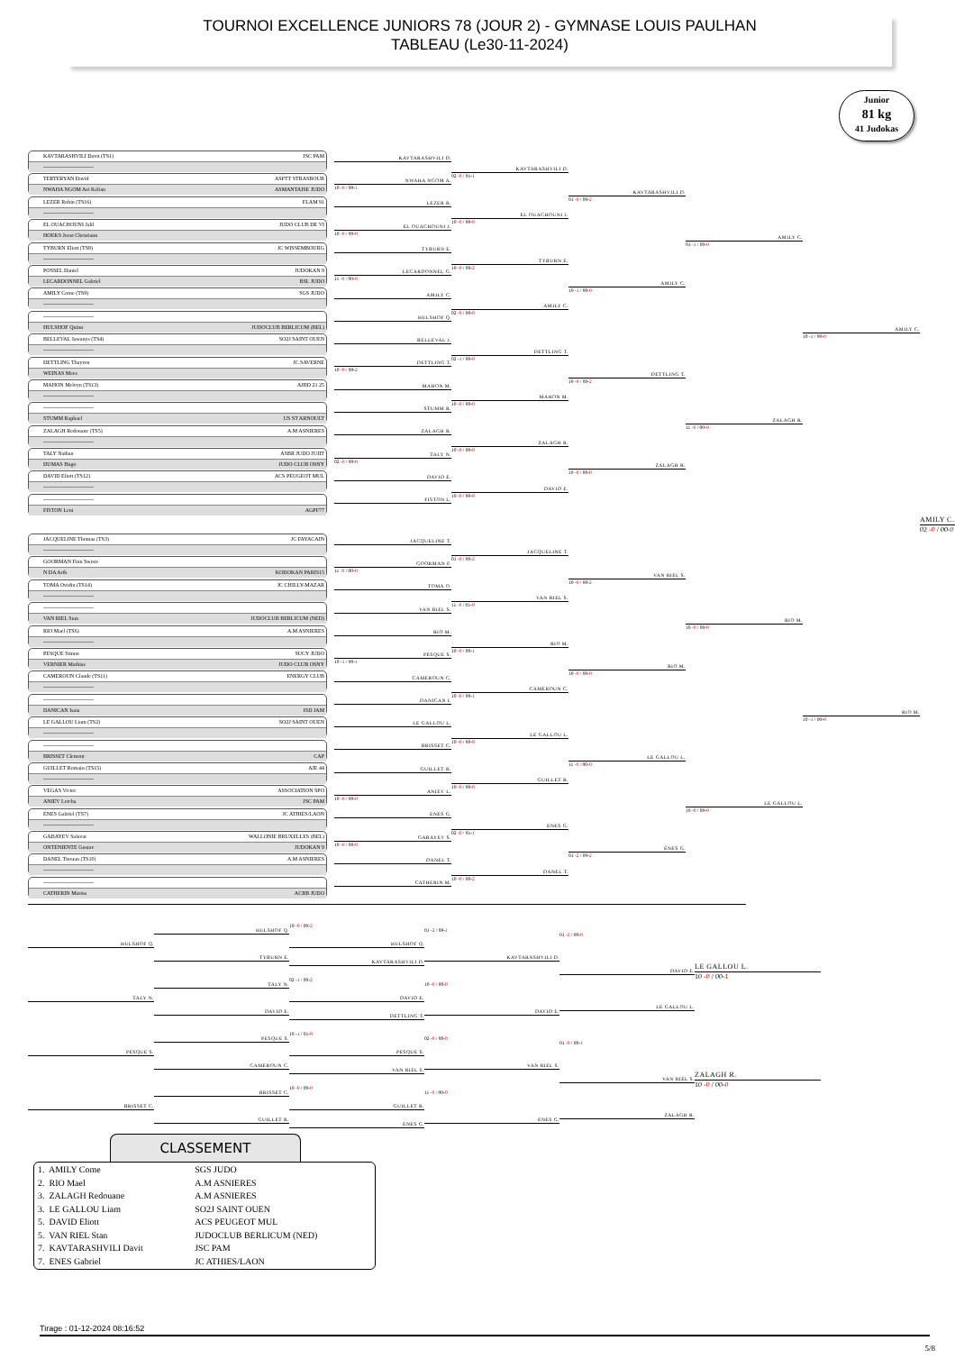TOURNOI EXCELLENCE JUNIORS 78 (JOUR 2) - GYMNASE LOUIS PAULHAN
TABLEAU (Le30-11-2024)
Junior
81 kg
41 Judokas
KAVTARASHVILI Davit (TS1) JSC PAM
----------------------------
TERTERYAN David ASPTT STRASBOUR
NWAHA NGOM Avi Kelian ASMANTAISE JUDO
LEZER Robin (TS16) FLAM 91
----------------------------
EL OUACHOUNI Jalil JUDO CLUB DE VI
HOEKS Joost Christiann
TYBURN Eliott (TS8) JC WISSEMBOURG
----------------------------
POSSEL Daniel JUDOKAN 9
LECARDONNEL Gabriel BSL JUDO
AMILY Come (TS9) SGS JUDO
----------------------------
----------------------------
HULSHOF Quinn JUDOCLUB BERLICUM (BEL)
BELLEVAL Jawanys (TS4) SO2J SAINT OUEN
----------------------------
DETTLING Thayron JC.SAVERNE
WEINAS Mees
MAHON Melvyn (TS13) AJBD 21 25
----------------------------
----------------------------
STUMM Raphael US ST ARNOULT
ZALAGH Redouane (TS5) A.M ASNIERES
----------------------------
TALY Nathan ASBR JUDO JUJIT
DUMAS Hugo JUDO CLUB OSNY
DAVID Eliott (TS12) ACS PEUGEOT MUL
----------------------------
----------------------------
FISTON Leni AGPF77
KAVTARASHVILI D.
NWAHA NGOM A.
10 -0 / 00-1
LEZER R.
EL OUACHOUNI J.
10 -0 / 00-0
TYBURN E.
LECARDONNEL G.
11 -0 / 00-0
AMILY C.
HULSHOF Q.
BELLEVAL J.
DETTLING T.
10 -0 / 00-2
MAHON M.
STUMM R.
ZALAGH R.
TALY N.
02 -0 / 00-0
DAVID E.
FISTON L.
KAVTARASHVILI D.
02 -0 / 01-1
EL OUACHOUNI J.
10 -0 / 00-0
TYBURN E.
10 -0 / 00-2
AMILY C.
02 -0 / 00-0
DETTLING T.
02 -1 / 00-0
MAHON M.
10 -0 / 00-0
ZALAGH R.
10 -0 / 00-0
DAVID E.
10 -0 / 00-0
KAVTARASHVILI D.
01 -0 / 00-2
AMILY C.
10 -1 / 00-0
DETTLING T.
10 -0 / 00-2
ZALAGH R.
10 -0 / 00-0
AMILY C.
01 -1 / 00-0
ZALAGH R.
11 -0 / 00-0
AMILY C.
10 -1 / 00-0
JACQUELINE Thomas (TS3) JC FAYACAIN
----------------------------
GOORMAN Finn Swenv
N DA Arib KODOKAN PARIS15
TOMA Ovidiu (TS14) JC CHILLY-MAZAR
----------------------------
----------------------------
VAN RIEL Stan JUDOCLUB BERLICUM (NED)
RIO Mael (TS6) A.M ASNIERES
----------------------------
PESQUE Simon SUCY JUDO
VERNIER Mathias JUDO CLUB OSNY
CAMEROUN Claude (TS11) ENERGY CLUB
----------------------------
----------------------------
DANICAN Isaia ISD JAM
LE GALLOU Liam (TS2) SO2J SAINT OUEN
----------------------------
----------------------------
BRISSET Clement CAP
GUILLET Romain (TS15) AJE 44
----------------------------
VEGAS Victor ASSOCIATION SPO
ANIEV Letcha JSC PAM
ENES Gabriel (TS7) JC ATHIES/LAON
----------------------------
GABAYEV Salavat WALLONIE BRUXELLES (BEL)
ONTENIENTE Gustav JUDOKAN 9
DANEL Titouan (TS10) A.M ASNIERES
----------------------------
----------------------------
CATHERIN Marius ACBB JUDO
JACQUELINE T.
GOORMAN F.
11 -0 / 00-0
TOMA O.
VAN RIEL S.
RIO M.
PESQUE S.
10 -1 / 00-1
CAMEROUN C.
DANICAN I.
LE GALLOU L.
BRISSET C.
GUILLET R.
ANIEV L.
10 -0 / 00-0
ENES G.
GABAYEV S.
10 -0 / 00-0
DANEL T.
CATHERIN M.
JACQUELINE T.
01 -0 / 00-2
VAN RIEL S.
11 -0 / 01-0
RIO M.
10 -0 / 00-1
CAMEROUN C.
10 -0 / 00-1
LE GALLOU L.
10 -0 / 00-0
GUILLET R.
10 -0 / 00-0
ENES G.
02 -0 / 01-1
DANEL T.
10 -0 / 00-2
VAN RIEL S.
10 -0 / 00-2
RIO M.
10 -0 / 00-0
LE GALLOU L.
11 -0 / 00-0
ENES G.
01 -2 / 00-2
RIO M.
10 -0 / 00-0
LE GALLOU L.
10 -0 / 00-0
RIO M.
10 -1 / 00-0
AMILY C.
02 -0 / 00-0
HULSHOF Q.
TALY N.
PESQUE S.
BRISSET C.
HULSHOF Q.
TYBURN E.
TALY N.
DAVID E.
PESQUE S.
CAMEROUN C.
BRISSET C.
GUILLET R.
10 -0 / 00-2
HULSHOF Q.
KAVTARASHVILI D.
02 -1 / 00-2
DAVID E.
DETTLING T.
10 -1 / 01-0
PESQUE S.
VAN RIEL S.
10 -0 / 00-0
GUILLET R.
ENES G.
01 -2 / 00-1
KAVTARASHVILI D.
10 -0 / 00-0
DAVID E.
02 -0 / 00-0
VAN RIEL S.
11 -0 / 00-0
ENES G.
01 -2 / 00-0
DAVID E.
LE GALLOU L.
01 -0 / 00-1
VAN RIEL S.
ZALAGH R.
LE GALLOU L.
10 -0 / 00-1
ZALAGH R.
10 -0 / 00-0
CLASSEMENT
| 1. AMILY Come | SGS JUDO |
| 2. RIO Mael | A.M ASNIERES |
| 3. ZALAGH Redouane | A.M ASNIERES |
| 3. LE GALLOU Liam | SO2J SAINT OUEN |
| 5. DAVID Eliott | ACS PEUGEOT MUL |
| 5. VAN RIEL Stan | JUDOCLUB BERLICUM (NED) |
| 7. KAVTARASHVILI Davit | JSC PAM |
| 7. ENES Gabriel | JC ATHIES/LAON |
Tirage : 01-12-2024 08:16:52
5/8